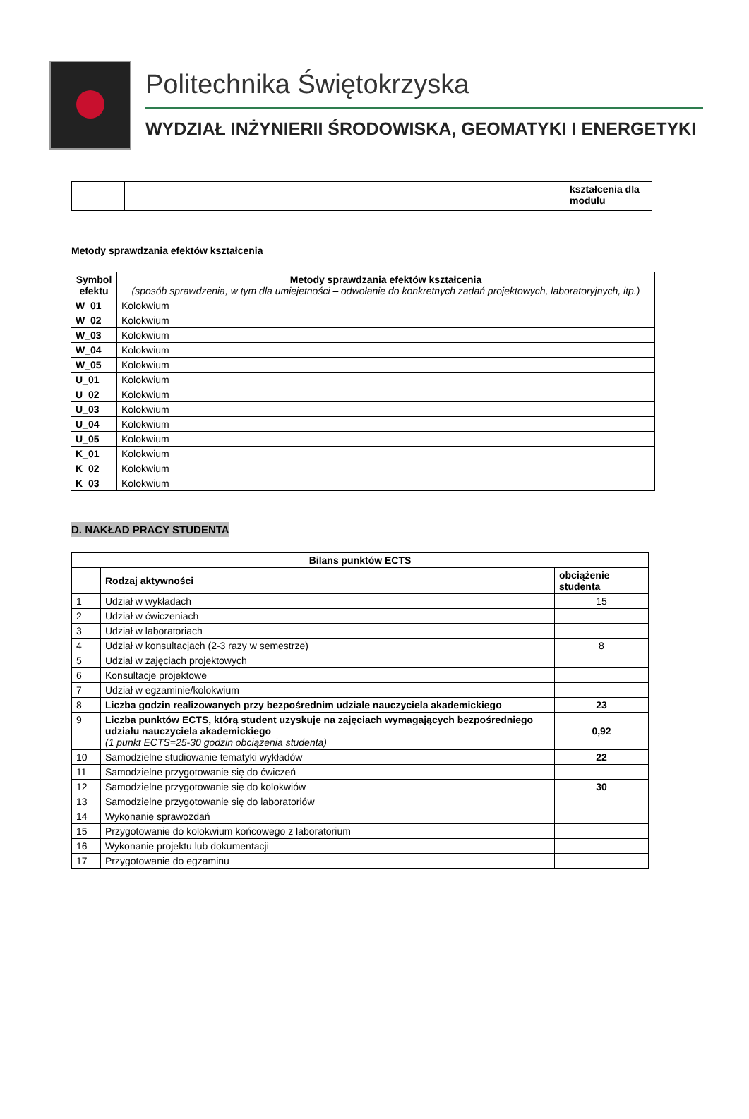Politechnika Świętokrzyska
WYDZIAŁ INŻYNIERII ŚRODOWISKA, GEOMATYKI I ENERGETYKI
| | | kształcenia dla modułu |
Metody sprawdzania efektów kształcenia
| Symbol efektu | Metody sprawdzania efektów kształcenia (sposób sprawdzenia, w tym dla umiejętności – odwołanie do konkretnych zadań projektowych, laboratoryjnych, itp.) |
| --- | --- |
| W_01 | Kolokwium |
| W_02 | Kolokwium |
| W_03 | Kolokwium |
| W_04 | Kolokwium |
| W_05 | Kolokwium |
| U_01 | Kolokwium |
| U_02 | Kolokwium |
| U_03 | Kolokwium |
| U_04 | Kolokwium |
| U_05 | Kolokwium |
| K_01 | Kolokwium |
| K_02 | Kolokwium |
| K_03 | Kolokwium |
D. NAKŁAD PRACY STUDENTA
| Bilans punktów ECTS | | |
| --- | --- | --- |
| | Rodzaj aktywności | obciążenie studenta |
| 1 | Udział w wykładach | 15 |
| 2 | Udział w ćwiczeniach | |
| 3 | Udział w laboratoriach | |
| 4 | Udział w konsultacjach (2-3 razy w semestrze) | 8 |
| 5 | Udział w zajęciach projektowych | |
| 6 | Konsultacje projektowe | |
| 7 | Udział w egzaminie/kolokwium | |
| 8 | Liczba godzin realizowanych przy bezpośrednim udziale nauczyciela akademickiego | 23 |
| 9 | Liczba punktów ECTS, którą student uzyskuje na zajęciach wymagających bezpośredniego udziału nauczyciela akademickiego (1 punkt ECTS=25-30 godzin obciążenia studenta) | 0,92 |
| 10 | Samodzielne studiowanie tematyki wykładów | 22 |
| 11 | Samodzielne przygotowanie się do ćwiczeń | |
| 12 | Samodzielne przygotowanie się do kolokwiów | 30 |
| 13 | Samodzielne przygotowanie się do laboratoriów | |
| 14 | Wykonanie sprawozdań | |
| 15 | Przygotowanie do kolokwium końcowego z laboratorium | |
| 16 | Wykonanie projektu lub dokumentacji | |
| 17 | Przygotowanie do egzaminu | |